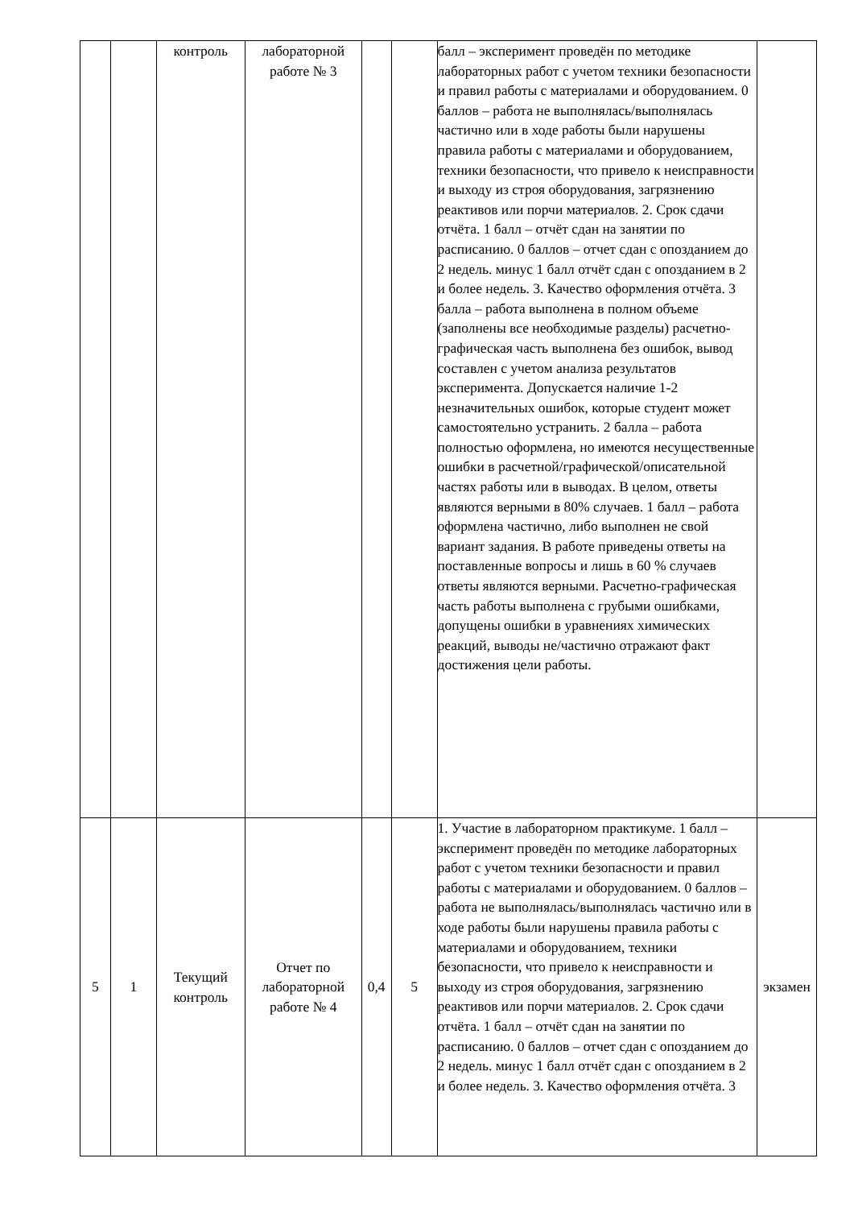| | | контроль | лабораторной работе № 3 | | | балл – эксперимент проведён по методике лабораторных работ с учетом техники безопасности и правил работы с материалами и оборудованием. 0 баллов – работа не выполнялась/выполнялась частично или в ходе работы были нарушены правила работы с материалами и оборудованием, техники безопасности, что привело к неисправности и выходу из строя оборудования, загрязнению реактивов или порчи материалов. 2. Срок сдачи отчёта. 1 балл – отчёт сдан на занятии по расписанию. 0 баллов – отчет сдан с опозданием до 2 недель. минус 1 балл отчёт сдан с опозданием в 2 и более недель. 3. Качество оформления отчёта. 3 балла – работа выполнена в полном объеме (заполнены все необходимые разделы) расчетно-графическая часть выполнена без ошибок, вывод составлен с учетом анализа результатов эксперимента. Допускается наличие 1-2 незначительных ошибок, которые студент может самостоятельно устранить. 2 балла – работа полностью оформлена, но имеются несущественные ошибки в расчетной/графической/описательной частях работы или в выводах. В целом, ответы являются верными в 80% случаев. 1 балл – работа оформлена частично, либо выполнен не свой вариант задания. В работе приведены ответы на поставленные вопросы и лишь в 60 % случаев ответы являются верными. Расчетно-графическая часть работы выполнена с грубыми ошибками, допущены ошибки в уравнениях химических реакций, выводы не/частично отражают факт достижения цели работы. | |
| 5 | 1 | Текущий контроль | Отчет по лабораторной работе № 4 | 0,4 | 5 | 1. Участие в лабораторном практикуме. 1 балл – эксперимент проведён по методике лабораторных работ с учетом техники безопасности и правил работы с материалами и оборудованием. 0 баллов – работа не выполнялась/выполнялась частично или в ходе работы были нарушены правила работы с материалами и оборудованием, техники безопасности, что привело к неисправности и выходу из строя оборудования, загрязнению реактивов или порчи материалов. 2. Срок сдачи отчёта. 1 балл – отчёт сдан на занятии по расписанию. 0 баллов – отчет сдан с опозданием до 2 недель. минус 1 балл отчёт сдан с опозданием в 2 и более недель. 3. Качество оформления отчёта. 3 | экзамен |